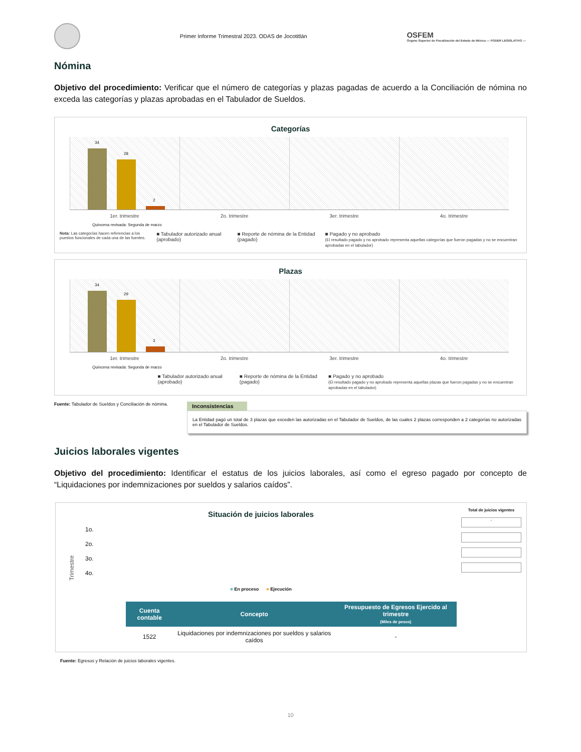Primer Informe Trimestral 2023. ODAS de Jocotitlán
OSFEM
Órgano Superior de Fiscalización del Estado de México — PODER LEGISLATIVO —
Nómina
Objetivo del procedimiento: Verificar que el número de categorías y plazas pagadas de acuerdo a la Conciliación de nómina no exceda las categorías y plazas aprobadas en el Tabulador de Sueldos.
Categorías
34
28
2
1er. trimestre 2o. trimestre 3er. trimestre 4o. trimestre
Quincena revisada: Segunda de marzo
Nota: Las categorías hacen referencias a los puestos funcionales de cada una de las fuentes.
■ Tabulador autorizado anual (aprobado)
■ Reporte de nómina de la Entidad (pagado)
■ Pagado y no aprobado
(El resultado pagado y no aprobado representa aquellas categorías que fueron pagadas y no se encuentran aprobadas en el tabulador)
Plazas
34
29
3
1er. trimestre 2o. trimestre 3er. trimestre 4o. trimestre
Quincena revisada: Segunda de marzo
■ Tabulador autorizado anual (aprobado)
■ Reporte de nómina de la Entidad (pagado)
■ Pagado y no aprobado
(El resultado pagado y no aprobado representa aquellas plazas que fueron pagadas y no se encuentran aprobadas en el tabulador)
Fuente: Tabulador de Sueldos y Conciliación de nómina.
Inconsistencias
La Entidad pagó un total de 3 plazas que exceden las autorizadas en el Tabulador de Sueldos, de las cuales 2 plazas corresponden a 2 categorías no autorizadas en el Tabulador de Sueldos.
Juicios laborales vigentes
Objetivo del procedimiento: Identificar el estatus de los juicios laborales, así como el egreso pagado por concepto de “Liquidaciones por indemnizaciones por sueldos y salarios caídos”.
Situación de juicios laborales
Trimestre
1o.
2o.
3o.
4o.
■ En proceso ■ Ejecución
Total de juicios vigentes
-
| Cuenta contable | Concepto | Presupuesto de Egresos Ejercido al trimestre (Miles de pesos) |
| --- | --- | --- |
| 1522 | Liquidaciones por indemnizaciones por sueldos y salarios caídos | - |
Fuente: Egresos y Relación de juicios laborales vigentes.
10